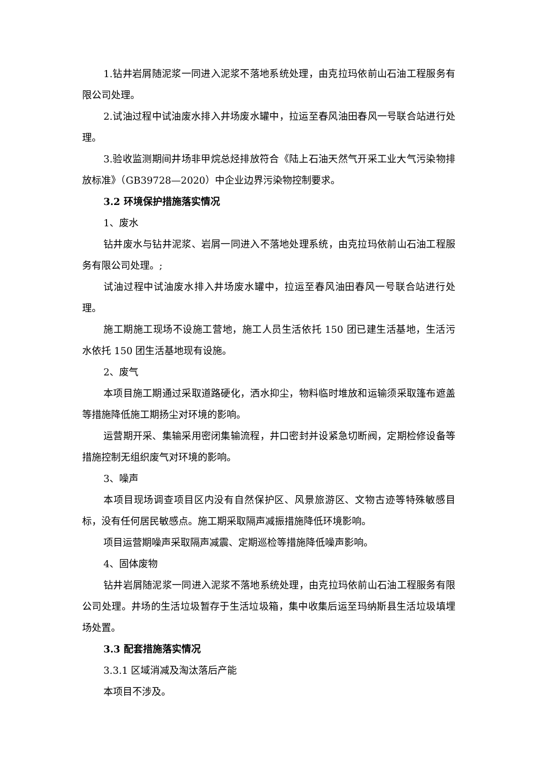1.钻井岩屑随泥浆一同进入泥浆不落地系统处理，由克拉玛依前山石油工程服务有限公司处理。
2.试油过程中试油废水排入井场废水罐中，拉运至春风油田春风一号联合站进行处理。
3.验收监测期间井场非甲烷总烃排放符合《陆上石油天然气开采工业大气污染物排放标准》（GB39728—2020）中企业边界污染物控制要求。
3.2 环境保护措施落实情况
1、废水
钻井废水与钻井泥浆、岩屑一同进入不落地处理系统，由克拉玛依前山石油工程服务有限公司处理。;
试油过程中试油废水排入井场废水罐中，拉运至春风油田春风一号联合站进行处理。
施工期施工现场不设施工营地，施工人员生活依托 150 团已建生活基地，生活污水依托 150 团生活基地现有设施。
2、废气
本项目施工期通过采取道路硬化，洒水抑尘，物料临时堆放和运输须采取篷布遮盖等措施降低施工期扬尘对环境的影响。
运营期开采、集输采用密闭集输流程，井口密封并设紧急切断阀，定期检修设备等措施控制无组织废气对环境的影响。
3、噪声
本项目现场调查项目区内没有自然保护区、风景旅游区、文物古迹等特殊敏感目标，没有任何居民敏感点。施工期采取隔声减振措施降低环境影响。
项目运营期噪声采取隔声减震、定期巡检等措施降低噪声影响。
4、固体废物
钻井岩屑随泥浆一同进入泥浆不落地系统处理，由克拉玛依前山石油工程服务有限公司处理。井场的生活垃圾暂存于生活垃圾箱，集中收集后运至玛纳斯县生活垃圾填埋场处置。
3.3 配套措施落实情况
3.3.1 区域消减及淘汰落后产能
本项目不涉及。